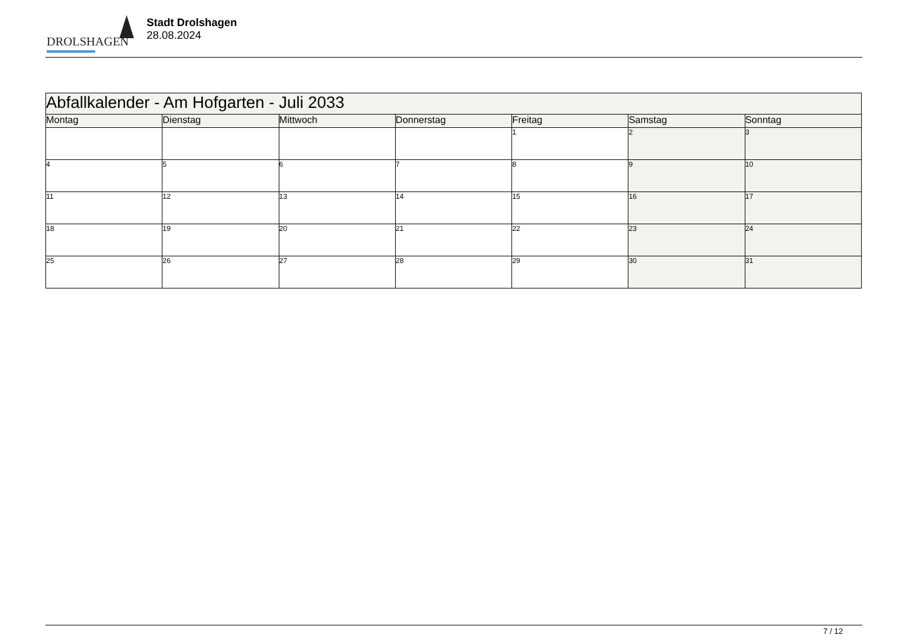DROLSHAGEN
Stadt Drolshagen
28.08.2024
| Abfallkalender - Am Hofgarten - Juli 2033 | | | | | | |
| --- | --- | --- | --- | --- | --- | --- |
| Montag | Dienstag | Mittwoch | Donnerstag | Freitag | Samstag | Sonntag |
| | | | | 1 | 2 | 3 |
| 4 | 5 | 6 | 7 | 8 | 9 | 10 |
| 11 | 12 | 13 | 14 | 15 | 16 | 17 |
| 18 | 19 | 20 | 21 | 22 | 23 | 24 |
| 25 | 26 | 27 | 28 | 29 | 30 | 31 |
7 / 12